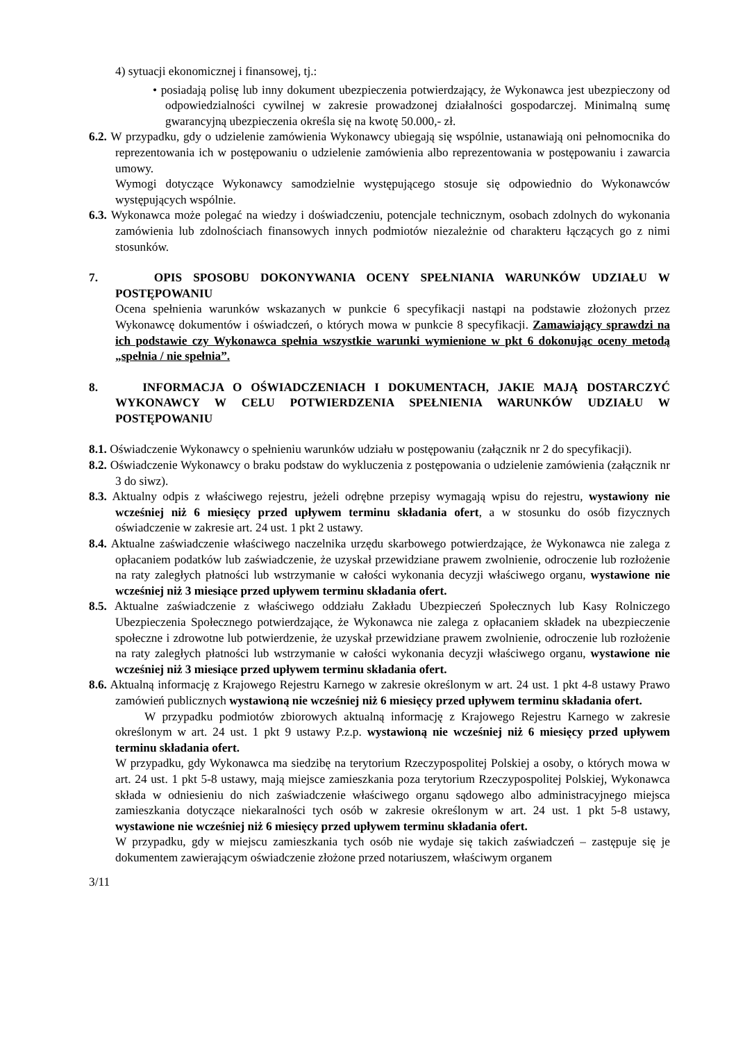4) sytuacji ekonomicznej i finansowej, tj.:
• posiadają polisę lub inny dokument ubezpieczenia potwierdzający, że Wykonawca jest ubezpieczony od odpowiedzialności cywilnej w zakresie prowadzonej działalności gospodarczej. Minimalną sumę gwarancyjną ubezpieczenia określa się na kwotę 50.000,- zł.
6.2. W przypadku, gdy o udzielenie zamówienia Wykonawcy ubiegają się wspólnie, ustanawiają oni pełnomocnika do reprezentowania ich w postępowaniu o udzielenie zamówienia albo reprezentowania w postępowaniu i zawarcia umowy.
Wymogi dotyczące Wykonawcy samodzielnie występującego stosuje się odpowiednio do Wykonawców występujących wspólnie.
6.3. Wykonawca może polegać na wiedzy i doświadczeniu, potencjale technicznym, osobach zdolnych do wykonania zamówienia lub zdolnościach finansowych innych podmiotów niezależnie od charakteru łączących go z nimi stosunków.
7. OPIS SPOSOBU DOKONYWANIA OCENY SPEŁNIANIA WARUNKÓW UDZIAŁU W POSTĘPOWANIU
Ocena spełnienia warunków wskazanych w punkcie 6 specyfikacji nastąpi na podstawie złożonych przez Wykonawcę dokumentów i oświadczeń, o których mowa w punkcie 8 specyfikacji. Zamawiający sprawdzi na ich podstawie czy Wykonawca spełnia wszystkie warunki wymienione w pkt 6 dokonując oceny metodą „spełnia / nie spełnia”.
8. INFORMACJA O OŚWIADCZENIACH I DOKUMENTACH, JAKIE MAJĄ DOSTARCZYĆ WYKONAWCY W CELU POTWIERDZENIA SPEŁNIENIA WARUNKÓW UDZIAŁU W POSTĘPOWANIU
8.1. Oświadczenie Wykonawcy o spełnieniu warunków udziału w postępowaniu (załącznik nr 2 do specyfikacji).
8.2. Oświadczenie Wykonawcy o braku podstaw do wykluczenia z postępowania o udzielenie zamówienia (załącznik nr 3 do siwz).
8.3. Aktualny odpis z właściwego rejestru, jeżeli odrębne przepisy wymagają wpisu do rejestru, wystawiony nie wcześniej niż 6 miesięcy przed upływem terminu składania ofert, a w stosunku do osób fizycznych oświadczenie w zakresie art. 24 ust. 1 pkt 2 ustawy.
8.4. Aktualne zaświadczenie właściwego naczelnika urzędu skarbowego potwierdzające, że Wykonawca nie zalega z opłacaniem podatków lub zaświadczenie, że uzyskał przewidziane prawem zwolnienie, odroczenie lub rozłożenie na raty zaległych płatności lub wstrzymanie w całości wykonania decyzji właściwego organu, wystawione nie wcześniej niż 3 miesiące przed upływem terminu składania ofert.
8.5. Aktualne zaświadczenie z właściwego oddziału Zakładu Ubezpieczeń Społecznych lub Kasy Rolniczego Ubezpieczenia Społecznego potwierdzające, że Wykonawca nie zalega z opłacaniem składek na ubezpieczenie społeczne i zdrowotne lub potwierdzenie, że uzyskał przewidziane prawem zwolnienie, odroczenie lub rozłożenie na raty zaległych płatności lub wstrzymanie w całości wykonania decyzji właściwego organu, wystawione nie wcześniej niż 3 miesiące przed upływem terminu składania ofert.
8.6. Aktualną informację z Krajowego Rejestru Karnego w zakresie określonym w art. 24 ust. 1 pkt 4-8 ustawy Prawo zamówień publicznych wystawioną nie wcześniej niż 6 miesięcy przed upływem terminu składania ofert.
W przypadku podmiotów zbiorowych aktualną informację z Krajowego Rejestru Karnego w zakresie określonym w art. 24 ust. 1 pkt 9 ustawy P.z.p. wystawioną nie wcześniej niż 6 miesięcy przed upływem terminu składania ofert.
W przypadku, gdy Wykonawca ma siedzibę na terytorium Rzeczypospolitej Polskiej a osoby, o których mowa w art. 24 ust. 1 pkt 5-8 ustawy, mają miejsce zamieszkania poza terytorium Rzeczypospolitej Polskiej, Wykonawca składa w odniesieniu do nich zaświadczenie właściwego organu sądowego albo administracyjnego miejsca zamieszkania dotyczące niekaralności tych osób w zakresie określonym w art. 24 ust. 1 pkt 5-8 ustawy, wystawione nie wcześniej niż 6 miesięcy przed upływem terminu składania ofert.
W przypadku, gdy w miejscu zamieszkania tych osób nie wydaje się takich zaświadczeń – zastępuje się je dokumentem zawierającym oświadczenie złożone przed notariuszem, właściwym organem
3/11